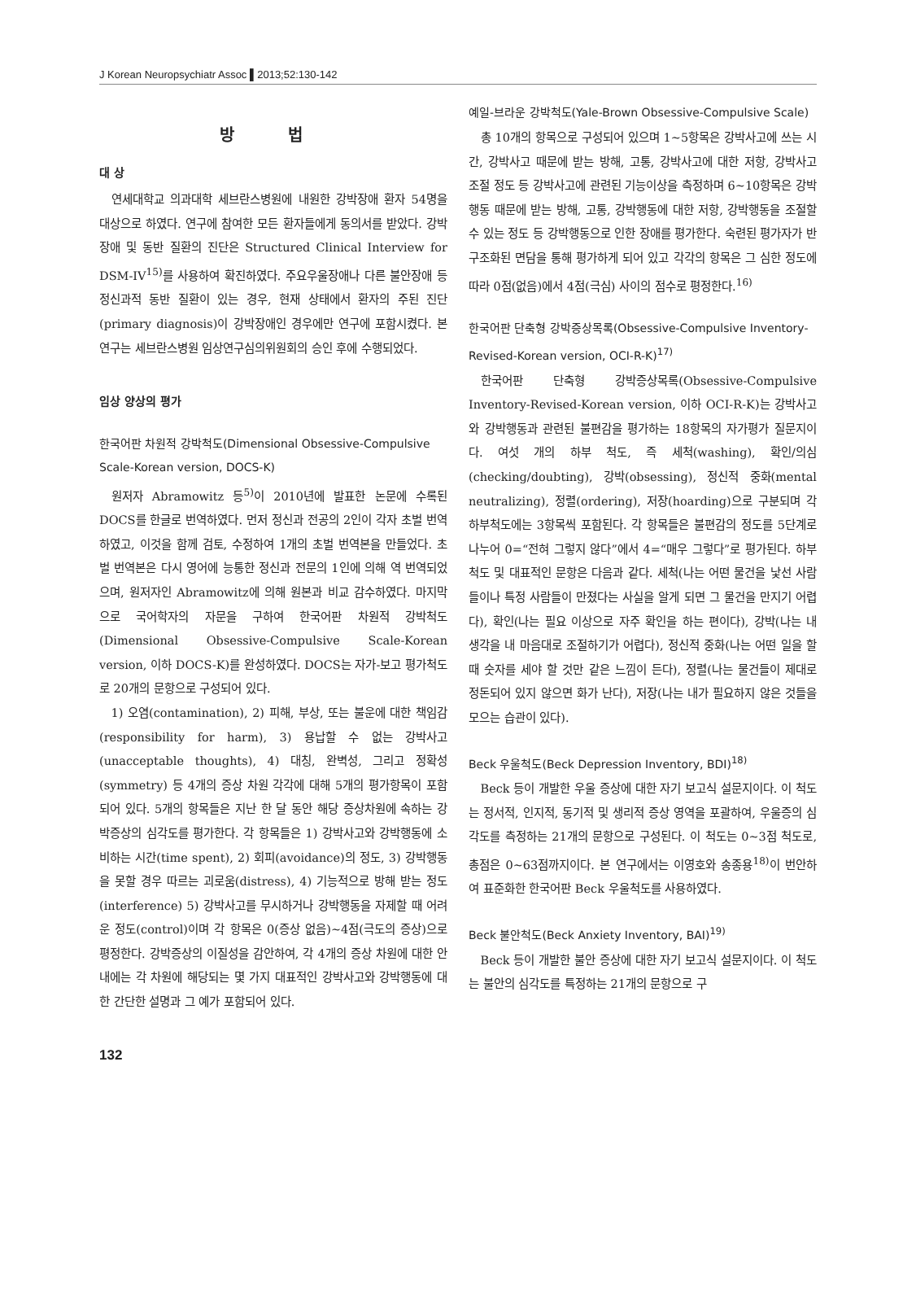J Korean Neuropsychiatr Assoc ▌2013;52:130-142
방 법
대 상
연세대학교 의과대학 세브란스병원에 내원한 강박장애 환자 54명을 대상으로 하였다. 연구에 참여한 모든 환자들에게 동의서를 받았다. 강박장애 및 동반 질환의 진단은 Structured Clinical Interview for DSM-IV<sup>15)</sup>를 사용하여 확진하였다. 주요우울장애나 다른 불안장애 등 정신과적 동반 질환이 있는 경우, 현재 상태에서 환자의 주된 진단(primary diagnosis)이 강박장애인 경우에만 연구에 포함시켰다. 본 연구는 세브란스병원 임상연구심의위원회의 승인 후에 수행되었다.
임상 양상의 평가
한국어판 차원적 강박척도(Dimensional Obsessive-Compulsive Scale-Korean version, DOCS-K)
원저자 Abramowitz 등<sup>5)</sup>이 2010년에 발표한 논문에 수록된 DOCS를 한글로 번역하였다. 먼저 정신과 전공의 2인이 각자 초벌 번역하였고, 이것을 함께 검토, 수정하여 1개의 초벌 번역본을 만들었다. 초벌 번역본은 다시 영어에 능통한 정신과 전문의 1인에 의해 역 번역되었으며, 원저자인 Abramowitz에 의해 원본과 비교 감수하였다. 마지막으로 국어학자의 자문을 구하여 한국어판 차원적 강박척도(Dimensional Obsessive-Compulsive Scale-Korean version, 이하 DOCS-K)를 완성하였다. DOCS는 자가-보고 평가척도로 20개의 문항으로 구성되어 있다.
1) 오염(contamination), 2) 피해, 부상, 또는 불운에 대한 책임감(responsibility for harm), 3) 용납할 수 없는 강박사고(unacceptable thoughts), 4) 대칭, 완벽성, 그리고 정확성(symmetry) 등 4개의 증상 차원 각각에 대해 5개의 평가항목이 포함되어 있다. 5개의 항목들은 지난 한 달 동안 해당 증상차원에 속하는 강박증상의 심각도를 평가한다. 각 항목들은 1) 강박사고와 강박행동에 소비하는 시간(time spent), 2) 회피(avoidance)의 정도, 3) 강박행동을 못할 경우 따르는 괴로움(distress), 4) 기능적으로 방해 받는 정도(interference) 5) 강박사고를 무시하거나 강박행동을 자제할 때 어려운 정도(control)이며 각 항목은 0(증상 없음)~4점(극도의 증상)으로 평정한다. 강박증상의 이질성을 감안하여, 각 4개의 증상 차원에 대한 안내에는 각 차원에 해당되는 몇 가지 대표적인 강박사고와 강박행동에 대한 간단한 설명과 그 예가 포함되어 있다.
예일-브라운 강박척도(Yale-Brown Obsessive-Compulsive Scale)
총 10개의 항목으로 구성되어 있으며 1~5항목은 강박사고에 쓰는 시간, 강박사고 때문에 받는 방해, 고통, 강박사고에 대한 저항, 강박사고 조절 정도 등 강박사고에 관련된 기능이상을 측정하며 6~10항목은 강박행동 때문에 받는 방해, 고통, 강박행동에 대한 저항, 강박행동을 조절할 수 있는 정도 등 강박행동으로 인한 장애를 평가한다. 숙련된 평가자가 반구조화된 면담을 통해 평가하게 되어 있고 각각의 항목은 그 심한 정도에 따라 0점(없음)에서 4점(극심) 사이의 점수로 평정한다.<sup>16)</sup>
한국어판 단축형 강박증상목록(Obsessive-Compulsive Inventory-Revised-Korean version, OCI-R-K)<sup>17)</sup>
한국어판 단축형 강박증상목록(Obsessive-Compulsive Inventory-Revised-Korean version, 이하 OCI-R-K)는 강박사고와 강박행동과 관련된 불편감을 평가하는 18항목의 자가평가 질문지이다. 여섯 개의 하부 척도, 즉 세척(washing), 확인/의심(checking/doubting), 강박(obsessing), 정신적 중화(mental neutralizing), 정렬(ordering), 저장(hoarding)으로 구분되며 각 하부척도에는 3항목씩 포함된다. 각 항목들은 불편감의 정도를 5단계로 나누어 0=“전혀 그렇지 않다”에서 4=“매우 그렇다”로 평가된다. 하부 척도 및 대표적인 문항은 다음과 같다. 세척(나는 어떤 물건을 낯선 사람들이나 특정 사람들이 만졌다는 사실을 알게 되면 그 물건을 만지기 어렵다), 확인(나는 필요 이상으로 자주 확인을 하는 편이다), 강박(나는 내 생각을 내 마음대로 조절하기가 어렵다), 정신적 중화(나는 어떤 일을 할 때 숫자를 세야 할 것만 같은 느낌이 든다), 정렬(나는 물건들이 제대로 정돈되어 있지 않으면 화가 난다), 저장(나는 내가 필요하지 않은 것들을 모으는 습관이 있다).
Beck 우울척도(Beck Depression Inventory, BDI)<sup>18)</sup>
Beck 등이 개발한 우울 증상에 대한 자기 보고식 설문지이다. 이 척도는 정서적, 인지적, 동기적 및 생리적 증상 영역을 포괄하여, 우울증의 심각도를 측정하는 21개의 문항으로 구성된다. 이 척도는 0~3점 척도로, 총점은 0~63점까지이다. 본 연구에서는 이영호와 송종용<sup>18)</sup>이 번안하여 표준화한 한국어판 Beck 우울척도를 사용하였다.
Beck 불안척도(Beck Anxiety Inventory, BAI)<sup>19)</sup>
Beck 등이 개발한 불안 증상에 대한 자기 보고식 설문지이다. 이 척도는 불안의 심각도를 특정하는 21개의 문항으로 구
132